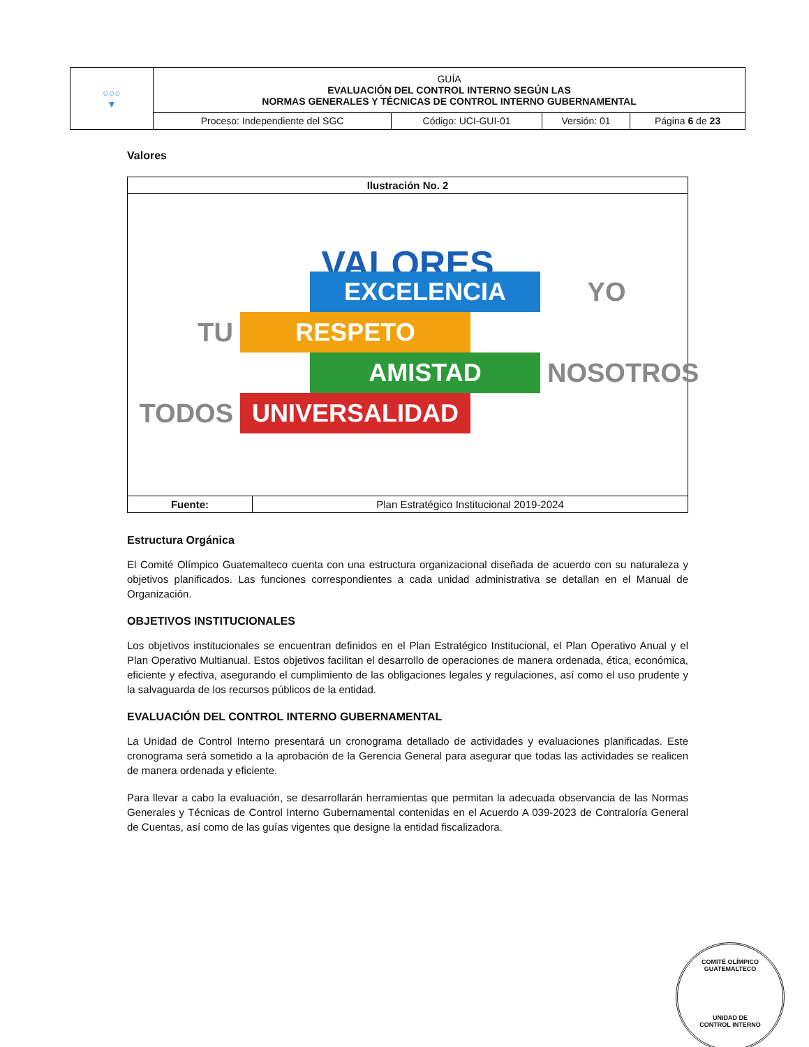| ○○○ ▼ | GUÍA EVALUACIÓN DEL CONTROL INTERNO SEGÚN LAS NORMAS GENERALES Y TÉCNICAS DE CONTROL INTERNO GUBERNAMENTAL | | | |
| | Proceso: Independiente del SGC | Código: UCI-GUI-01 | Versión: 01 | Página 6 de 23 |
Valores
| Ilustración No. 2 | |
| VALORES EXCELENCIA YO TU RESPETO AMISTAD NOSOTROS TODOS UNIVERSALIDAD | |
| Fuente: | Plan Estratégico Institucional 2019-2024 |
Estructura Orgánica
El Comité Olímpico Guatemalteco cuenta con una estructura organizacional diseñada de acuerdo con su naturaleza y objetivos planificados. Las funciones correspondientes a cada unidad administrativa se detallan en el Manual de Organización.
OBJETIVOS INSTITUCIONALES
Los objetivos institucionales se encuentran definidos en el Plan Estratégico Institucional, el Plan Operativo Anual y el Plan Operativo Multianual. Estos objetivos facilitan el desarrollo de operaciones de manera ordenada, ética, económica, eficiente y efectiva, asegurando el cumplimiento de las obligaciones legales y regulaciones, así como el uso prudente y la salvaguarda de los recursos públicos de la entidad.
EVALUACIÓN DEL CONTROL INTERNO GUBERNAMENTAL
La Unidad de Control Interno presentará un cronograma detallado de actividades y evaluaciones planificadas. Este cronograma será sometido a la aprobación de la Gerencia General para asegurar que todas las actividades se realicen de manera ordenada y eficiente.
Para llevar a cabo la evaluación, se desarrollarán herramientas que permitan la adecuada observancia de las Normas Generales y Técnicas de Control Interno Gubernamental contenidas en el Acuerdo A 039-2023 de Contraloría General de Cuentas, así como de las guías vigentes que designe la entidad fiscalizadora.
COMITÉ OLÍMPICO GUATEMALTECO
UNIDAD DE
CONTROL INTERNO